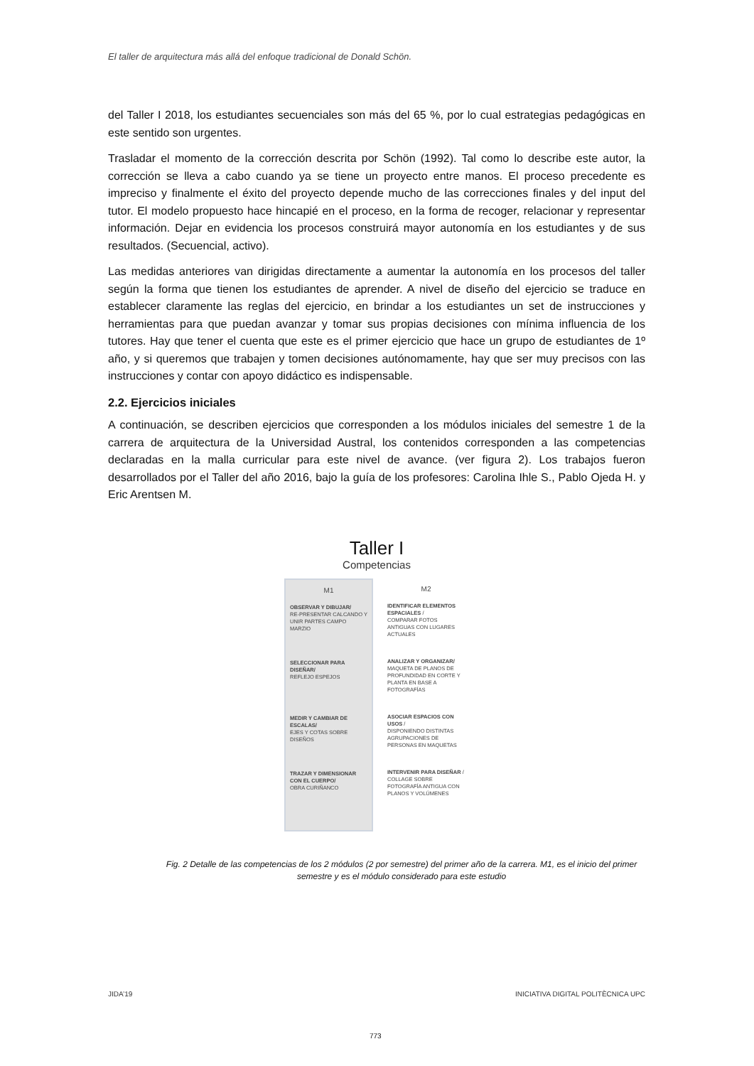El taller de arquitectura más allá del enfoque tradicional de Donald Schön.
del Taller I 2018, los estudiantes secuenciales son más del 65 %, por lo cual estrategias pedagógicas en este sentido son urgentes.
Trasladar el momento de la corrección descrita por Schön (1992). Tal como lo describe este autor, la corrección se lleva a cabo cuando ya se tiene un proyecto entre manos. El proceso precedente es impreciso y finalmente el éxito del proyecto depende mucho de las correcciones finales y del input del tutor. El modelo propuesto hace hincapié en el proceso, en la forma de recoger, relacionar y representar información. Dejar en evidencia los procesos construirá mayor autonomía en los estudiantes y de sus resultados. (Secuencial, activo).
Las medidas anteriores van dirigidas directamente a aumentar la autonomía en los procesos del taller según la forma que tienen los estudiantes de aprender. A nivel de diseño del ejercicio se traduce en establecer claramente las reglas del ejercicio, en brindar a los estudiantes un set de instrucciones y herramientas para que puedan avanzar y tomar sus propias decisiones con mínima influencia de los tutores. Hay que tener el cuenta que este es el primer ejercicio que hace un grupo de estudiantes de 1º año, y si queremos que trabajen y tomen decisiones autónomamente, hay que ser muy precisos con las instrucciones y contar con apoyo didáctico es indispensable.
2.2. Ejercicios iniciales
A continuación, se describen ejercicios que corresponden a los módulos iniciales del semestre 1 de la carrera de arquitectura de la Universidad Austral, los contenidos corresponden a las competencias declaradas en la malla curricular para este nivel de avance. (ver figura 2). Los trabajos fueron desarrollados por el Taller del año 2016, bajo la guía de los profesores: Carolina Ihle S., Pablo Ojeda H. y Eric Arentsen M.
Taller I
Competencias
M1
OBSERVAR Y DIBUJAR/
RE-PRESENTAR CALCANDO Y UNIR PARTES CAMPO MARZIO
SELECCIONAR PARA DISEÑAR/
REFLEJO ESPEJOS
MEDIR Y CAMBIAR DE ESCALAS/
EJES Y COTAS SOBRE DISEÑOS
TRAZAR Y DIMENSIONAR CON EL CUERPO/
OBRA CURIÑANCO
M2
IDENTIFICAR ELEMENTOS ESPACIALES /
COMPARAR FOTOS ANTIGUAS CON LUGARES ACTUALES
ANALIZAR Y ORGANIZAR/
MAQUETA DE PLANOS DE PROFUNDIDAD EN CORTE Y PLANTA EN BASE A FOTOGRAFÍAS
ASOCIAR ESPACIOS CON USOS /
DISPONIENDO DISTINTAS AGRUPACIONES DE PERSONAS EN MAQUETAS
INTERVENIR PARA DISEÑAR /
COLLAGE SOBRE FOTOGRAFÍA ANTIGUA CON PLANOS Y VOLÚMENES
Fig. 2 Detalle de las competencias de los 2 módulos (2 por semestre) del primer año de la carrera. M1, es el inicio del primer semestre y es el módulo considerado para este estudio
JIDA’19
INICIATIVA DIGITAL POLITÈCNICA UPC
773